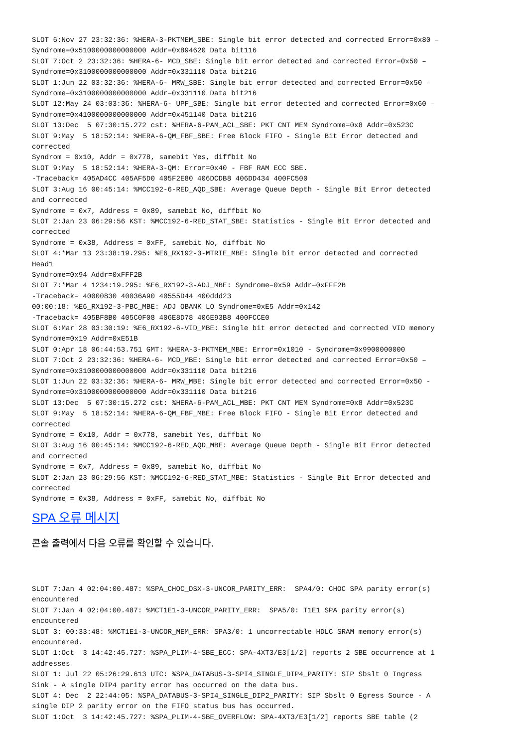SLOT 6:Nov 27 23:32:36: %HERA-3-PKTMEM_SBE: Single bit error detected and corrected Error=0x80 –
Syndrome=0x5100000000000000 Addr=0x894620 Data bit116
SLOT 7:Oct 2 23:32:36: %HERA-6- MCD_SBE: Single bit error detected and corrected Error=0x50 –
Syndrome=0x3100000000000000 Addr=0x331110 Data bit216
SLOT 1:Jun 22 03:32:36: %HERA-6- MRW_SBE: Single bit error detected and corrected Error=0x50 –
Syndrome=0x3100000000000000 Addr=0x331110 Data bit216
SLOT 12:May 24 03:03:36: %HERA-6- UPF_SBE: Single bit error detected and corrected Error=0x60 –
Syndrome=0x4100000000000000 Addr=0x451140 Data bit216
SLOT 13:Dec  5 07:30:15.272 cst: %HERA-6-PAM_ACL_SBE: PKT CNT MEM Syndrome=0x8 Addr=0x523C
SLOT 9:May  5 18:52:14: %HERA-6-QM_FBF_SBE: Free Block FIFO - Single Bit Error detected and
corrected
Syndrom = 0x10, Addr = 0x778, samebit Yes, diffbit No
SLOT 9:May  5 18:52:14: %HERA-3-QM: Error=0x40 - FBF RAM ECC SBE.
-Traceback= 405AD4CC 405AF5D0 405F2E80 406DCDB8 406DD434 400FC500
SLOT 3:Aug 16 00:45:14: %MCC192-6-RED_AQD_SBE: Average Queue Depth - Single Bit Error detected
and corrected
Syndrome = 0x7, Address = 0x89, samebit No, diffbit No
SLOT 2:Jan 23 06:29:56 KST: %MCC192-6-RED_STAT_SBE: Statistics - Single Bit Error detected and
corrected
Syndrome = 0x38, Address = 0xFF, samebit No, diffbit No
SLOT 4:*Mar 13 23:38:19.295: %E6_RX192-3-MTRIE_MBE: Single bit error detected and corrected
Head1
Syndrome=0x94 Addr=0xFFF2B
SLOT 7:*Mar 4 1234:19.295: %E6_RX192-3-ADJ_MBE: Syndrome=0x59 Addr=0xFFF2B
-Traceback= 40000830 40036A90 40555D44 400ddd23
00:00:18: %E6_RX192-3-PBC_MBE: ADJ OBANK LO Syndrome=0xE5 Addr=0x142
-Traceback= 405BF8B0 405C0F08 406E8D78 406E93B8 400FCCE0
SLOT 6:Mar 28 03:30:19: %E6_RX192-6-VID_MBE: Single bit error detected and corrected VID memory
Syndrome=0x19 Addr=0xE51B
SLOT 0:Apr 18 06:44:53.751 GMT: %HERA-3-PKTMEM_MBE: Error=0x1010 - Syndrome=0x9900000000
SLOT 7:Oct 2 23:32:36: %HERA-6- MCD_MBE: Single bit error detected and corrected Error=0x50 –
Syndrome=0x3100000000000000 Addr=0x331110 Data bit216
SLOT 1:Jun 22 03:32:36: %HERA-6- MRW_MBE: Single bit error detected and corrected Error=0x50 -
Syndrome=0x3100000000000000 Addr=0x331110 Data bit216
SLOT 13:Dec  5 07:30:15.272 cst: %HERA-6-PAM_ACL_MBE: PKT CNT MEM Syndrome=0x8 Addr=0x523C
SLOT 9:May  5 18:52:14: %HERA-6-QM_FBF_MBE: Free Block FIFO - Single Bit Error detected and
corrected
Syndrome = 0x10, Addr = 0x778, samebit Yes, diffbit No
SLOT 3:Aug 16 00:45:14: %MCC192-6-RED_AQD_MBE: Average Queue Depth - Single Bit Error detected
and corrected
Syndrome = 0x7, Address = 0x89, samebit No, diffbit No
SLOT 2:Jan 23 06:29:56 KST: %MCC192-6-RED_STAT_MBE: Statistics - Single Bit Error detected and
corrected
Syndrome = 0x38, Address = 0xFF, samebit No, diffbit No
SPA 오류 메시지
콘솔 출력에서 다음 오류를 확인할 수 있습니다.
SLOT 7:Jan 4 02:04:00.487: %SPA_CHOC_DSX-3-UNCOR_PARITY_ERR:  SPA4/0: CHOC SPA parity error(s)
encountered
SLOT 7:Jan 4 02:04:00.487: %MCT1E1-3-UNCOR_PARITY_ERR:  SPA5/0: T1E1 SPA parity error(s)
encountered
SLOT 3: 00:33:48: %MCT1E1-3-UNCOR_MEM_ERR: SPA3/0: 1 uncorrectable HDLC SRAM memory error(s)
encountered.
SLOT 1:Oct  3 14:42:45.727: %SPA_PLIM-4-SBE_ECC: SPA-4XT3/E3[1/2] reports 2 SBE occurrence at 1
addresses
SLOT 1: Jul 22 05:26:29.613 UTC: %SPA_DATABUS-3-SPI4_SINGLE_DIP4_PARITY: SIP Sbslt 0 Ingress
Sink - A single DIP4 parity error has occurred on the data bus.
SLOT 4: Dec  2 22:44:05: %SPA_DATABUS-3-SPI4_SINGLE_DIP2_PARITY: SIP Sbslt 0 Egress Source - A
single DIP 2 parity error on the FIFO status bus has occurred.
SLOT 1:Oct  3 14:42:45.727: %SPA_PLIM-4-SBE_OVERFLOW: SPA-4XT3/E3[1/2] reports SBE table (2